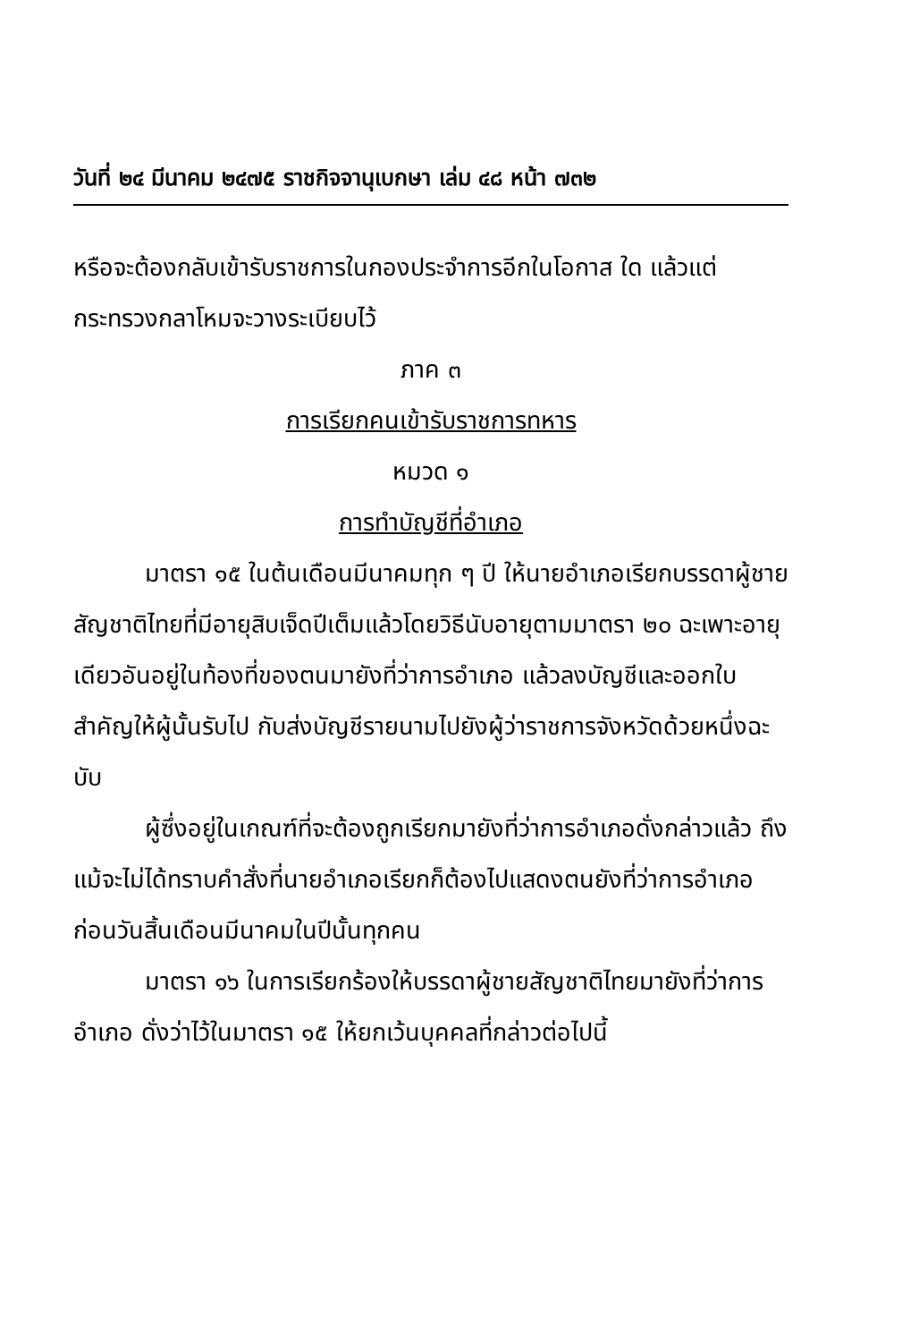วันที่ ๒๔ มีนาคม ๒๔๗๕ ราชกิจจานุเบกษา เล่ม ๔๘ หน้า ๗๓๒
หรือจะต้องกลับเข้ารับราชการในกองประจำการอีกในโอกาส ใด แล้วแต่กระทรวงกลาโหมจะวางระเบียบไว้
ภาค ๓
การเรียกคนเข้ารับราชการทหาร
หมวด ๑
การทำบัญชีที่อำเภอ
มาตรา ๑๕ ในต้นเดือนมีนาคมทุก ๆ ปี ให้นายอำเภอเรียกบรรดาผู้ชายสัญชาติไทยที่มีอายุสิบเจ็ดปีเต็มแล้วโดยวิธีนับอายุตามมาตรา ๒๐ ฉะเพาะอายุเดียวอันอยู่ในท้องที่ของตนมายังที่ว่าการอำเภอ แล้วลงบัญชีและออกใบสำคัญให้ผู้นั้นรับไป กับส่งบัญชีรายนามไปยังผู้ว่าราชการจังหวัดด้วยหนึ่งฉะบับ
ผู้ซึ่งอยู่ในเกณฑ์ที่จะต้องถูกเรียกมายังที่ว่าการอำเภอดั่งกล่าวแล้ว ถึงแม้จะไม่ได้ทราบคำสั่งที่นายอำเภอเรียกก็ต้องไปแสดงตนยังที่ว่าการอำเภอก่อนวันสิ้นเดือนมีนาคมในปีนั้นทุกคน
มาตรา ๑๖ ในการเรียกร้องให้บรรดาผู้ชายสัญชาติไทยมายังที่ว่าการอำเภอ ดั่งว่าไว้ในมาตรา ๑๕ ให้ยกเว้นบุคคลที่กล่าวต่อไปนี้